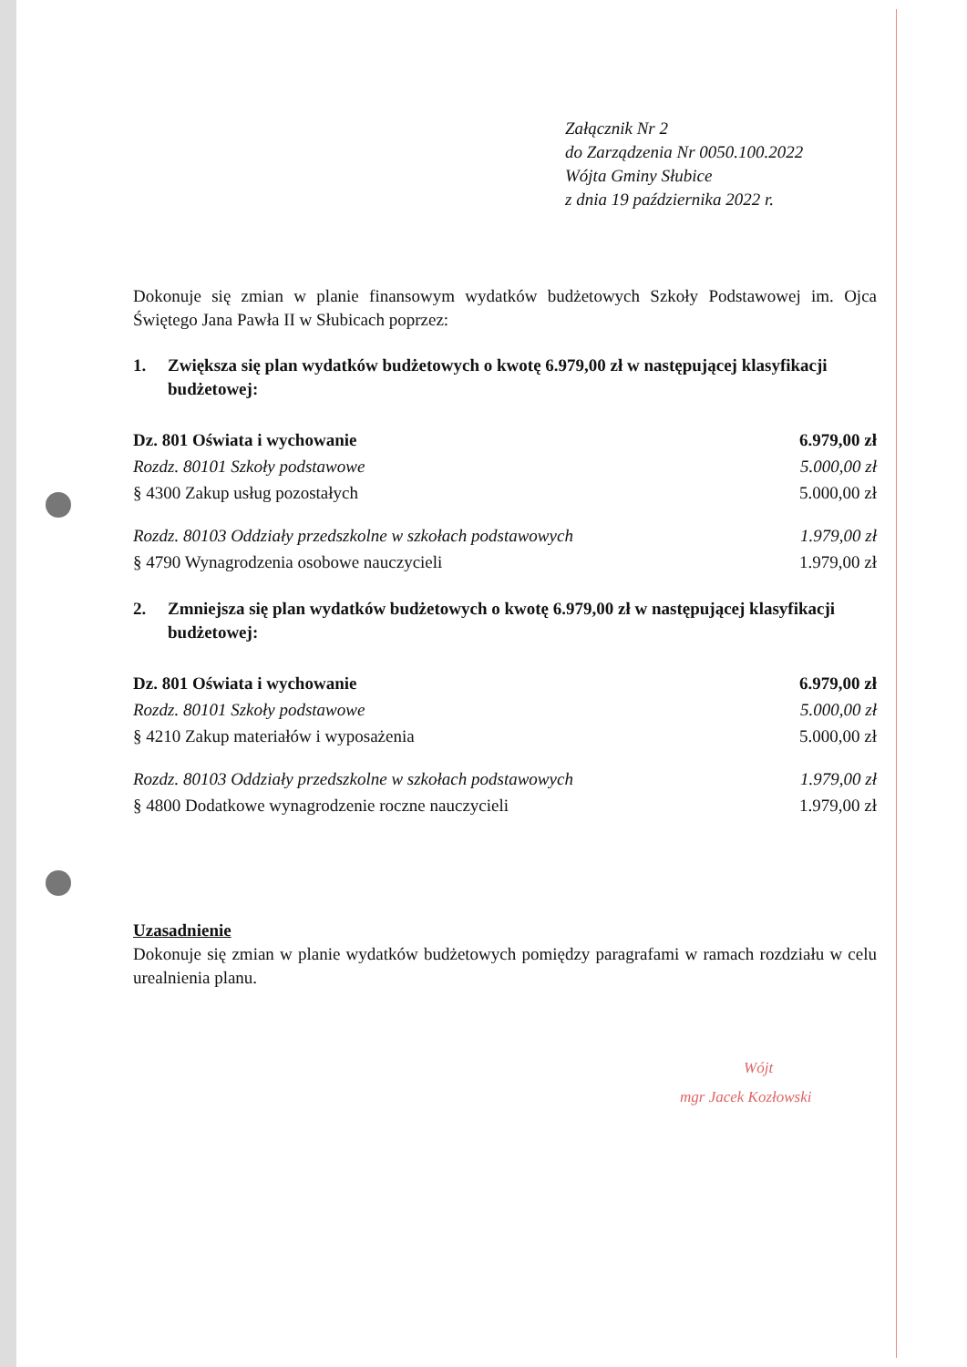Załącznik Nr 2
do Zarządzenia Nr 0050.100.2022
Wójta Gminy Słubice
z dnia 19 października 2022 r.
Dokonuje się zmian w planie finansowym wydatków budżetowych Szkoły Podstawowej im. Ojca Świętego Jana Pawła II w Słubicach poprzez:
1. Zwiększa się plan wydatków budżetowych o kwotę 6.979,00 zł w następującej klasyfikacji budżetowej:
| Dz. 801 Oświata i wychowanie | 6.979,00 zł |
| Rozdz. 80101 Szkoły podstawowe | 5.000,00 zł |
| § 4300 Zakup usług pozostałych | 5.000,00 zł |
| Rozdz. 80103 Oddziały przedszkolne w szkołach podstawowych | 1.979,00 zł |
| § 4790 Wynagrodzenia osobowe nauczycieli | 1.979,00 zł |
2. Zmniejsza się plan wydatków budżetowych o kwotę 6.979,00 zł w następującej klasyfikacji budżetowej:
| Dz. 801 Oświata i wychowanie | 6.979,00 zł |
| Rozdz. 80101 Szkoły podstawowe | 5.000,00 zł |
| § 4210 Zakup materiałów i wyposażenia | 5.000,00 zł |
| Rozdz. 80103 Oddziały przedszkolne w szkołach podstawowych | 1.979,00 zł |
| § 4800 Dodatkowe wynagrodzenie roczne nauczycieli | 1.979,00 zł |
Uzasadnienie
Dokonuje się zmian w planie wydatków budżetowych pomiędzy paragrafami w ramach rozdziału w celu urealnienia planu.
Wójt
mgr Jacek Kozłowski